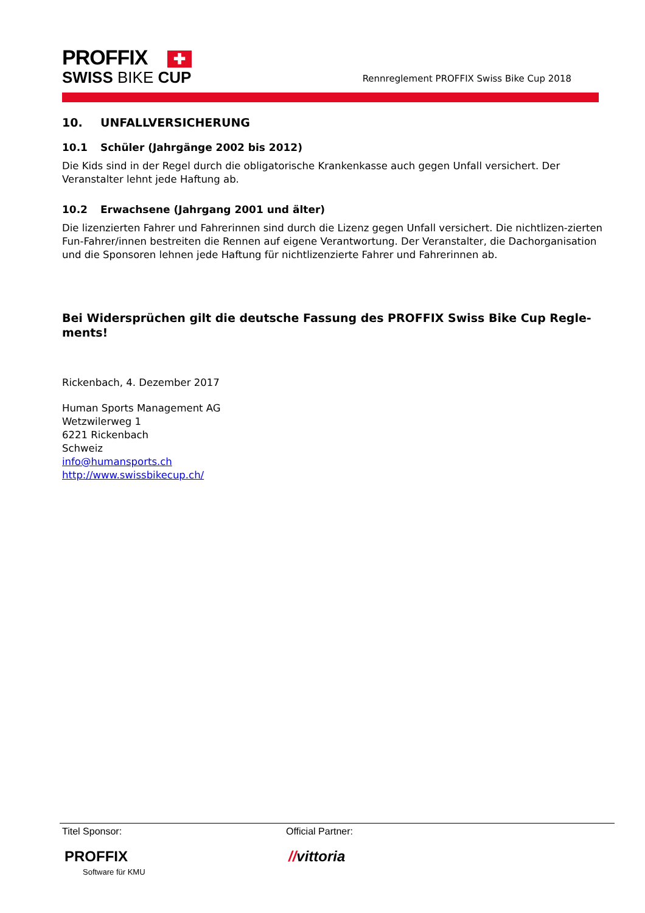PROFFIX ✚
SWISS BIKE CUP
Rennreglement PROFFIX Swiss Bike Cup 2018
10. UNFALLVERSICHERUNG
10.1 Schüler (Jahrgänge 2002 bis 2012)
Die Kids sind in der Regel durch die obligatorische Krankenkasse auch gegen Unfall versichert. Der Veranstalter lehnt jede Haftung ab.
10.2 Erwachsene (Jahrgang 2001 und älter)
Die lizenzierten Fahrer und Fahrerinnen sind durch die Lizenz gegen Unfall versichert. Die nichtlizen-zierten Fun-Fahrer/innen bestreiten die Rennen auf eigene Verantwortung. Der Veranstalter, die Dachorganisation und die Sponsoren lehnen jede Haftung für nichtlizenzierte Fahrer und Fahrerinnen ab.
Bei Widersprüchen gilt die deutsche Fassung des PROFFIX Swiss Bike Cup Regle-ments!
Rickenbach, 4. Dezember 2017
Human Sports Management AG
Wetzwilerweg 1
6221 Rickenbach
Schweiz
info@humansports.ch
http://www.swissbikecup.ch/
Titel Sponsor:
PROFFIX
Software für KMU
Official Partner:
//vittoria